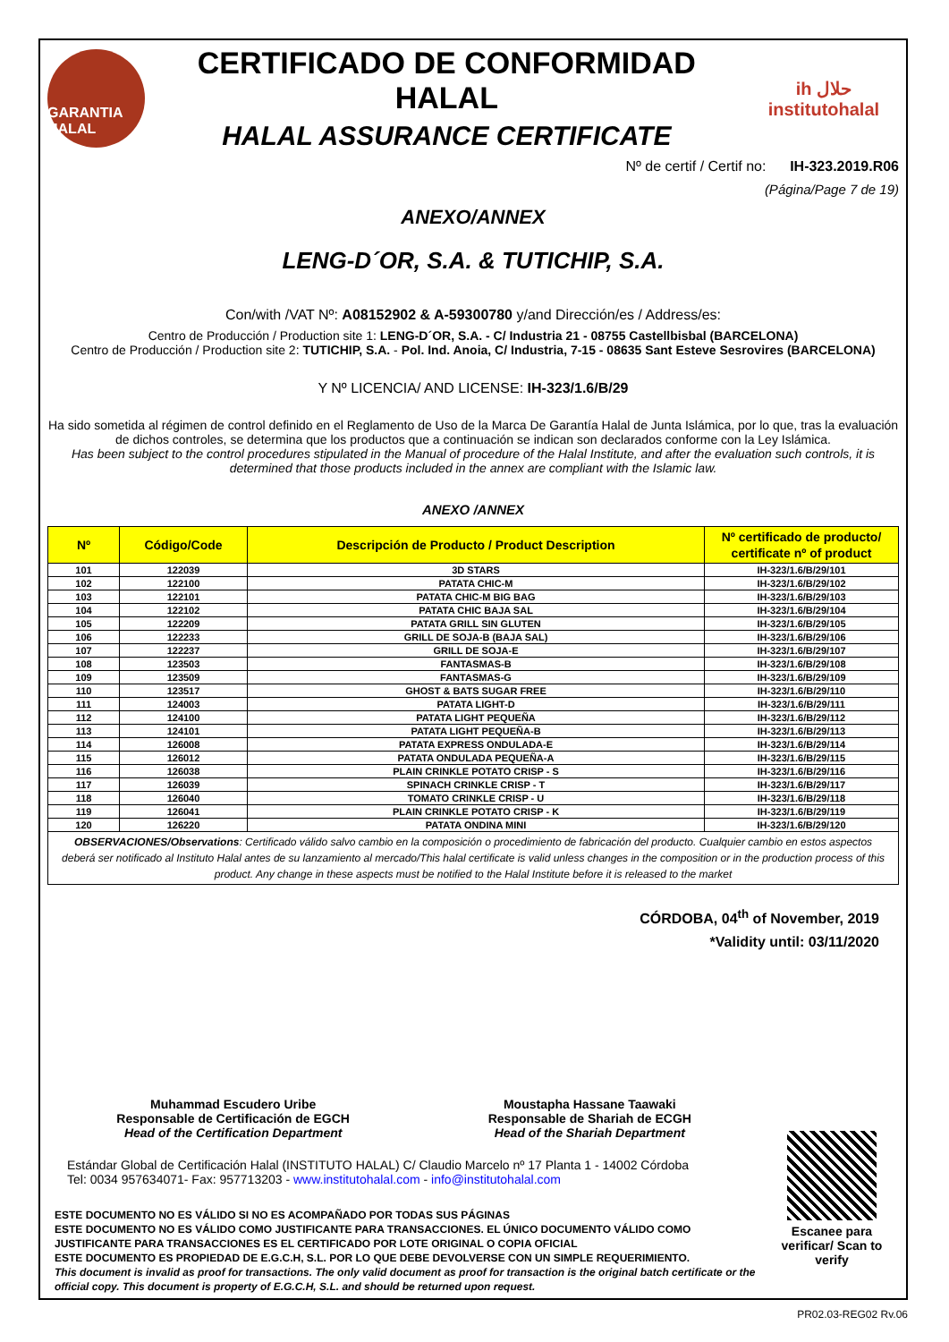GARANTIA HALAL
CERTIFICADO DE CONFORMIDAD HALAL
HALAL ASSURANCE CERTIFICATE
ih حلال
institutohalal
Nº de certif / Certif no: IH-323.2019.R06
(Página/Page 7 de 19)
ANEXO/ANNEX
LENG-D´OR, S.A. & TUTICHIP, S.A.
Con/with /VAT Nº: A08152902 & A-59300780 y/and Dirección/es / Address/es:
Centro de Producción / Production site 1: LENG-D´OR, S.A. - C/ Industria 21 - 08755 Castellbisbal (BARCELONA)
Centro de Producción / Production site 2: TUTICHIP, S.A. - Pol. Ind. Anoia, C/ Industria, 7-15 - 08635 Sant Esteve Sesrovires (BARCELONA)
Y Nº LICENCIA/ AND LICENSE: IH-323/1.6/B/29
Ha sido sometida al régimen de control definido en el Reglamento de Uso de la Marca De Garantía Halal de Junta Islámica, por lo que, tras la evaluación de dichos controles, se determina que los productos que a continuación se indican son declarados conforme con la Ley Islámica.
Has been subject to the control procedures stipulated in the Manual of procedure of the Halal Institute, and after the evaluation such controls, it is determined that those products included in the annex are compliant with the Islamic law.
ANEXO /ANNEX
| Nº | Código/Code | Descripción de Producto / Product Description | Nº certificado de producto/ certificate nº of product |
| --- | --- | --- | --- |
| 101 | 122039 | 3D STARS | IH-323/1.6/B/29/101 |
| 102 | 122100 | PATATA CHIC-M | IH-323/1.6/B/29/102 |
| 103 | 122101 | PATATA CHIC-M BIG BAG | IH-323/1.6/B/29/103 |
| 104 | 122102 | PATATA CHIC BAJA SAL | IH-323/1.6/B/29/104 |
| 105 | 122209 | PATATA GRILL SIN GLUTEN | IH-323/1.6/B/29/105 |
| 106 | 122233 | GRILL DE SOJA-B (BAJA SAL) | IH-323/1.6/B/29/106 |
| 107 | 122237 | GRILL DE SOJA-E | IH-323/1.6/B/29/107 |
| 108 | 123503 | FANTASMAS-B | IH-323/1.6/B/29/108 |
| 109 | 123509 | FANTASMAS-G | IH-323/1.6/B/29/109 |
| 110 | 123517 | GHOST & BATS SUGAR FREE | IH-323/1.6/B/29/110 |
| 111 | 124003 | PATATA LIGHT-D | IH-323/1.6/B/29/111 |
| 112 | 124100 | PATATA LIGHT PEQUEÑA | IH-323/1.6/B/29/112 |
| 113 | 124101 | PATATA LIGHT PEQUEÑA-B | IH-323/1.6/B/29/113 |
| 114 | 126008 | PATATA EXPRESS ONDULADA-E | IH-323/1.6/B/29/114 |
| 115 | 126012 | PATATA ONDULADA PEQUEÑA-A | IH-323/1.6/B/29/115 |
| 116 | 126038 | PLAIN CRINKLE POTATO CRISP - S | IH-323/1.6/B/29/116 |
| 117 | 126039 | SPINACH CRINKLE CRISP - T | IH-323/1.6/B/29/117 |
| 118 | 126040 | TOMATO CRINKLE CRISP - U | IH-323/1.6/B/29/118 |
| 119 | 126041 | PLAIN CRINKLE POTATO CRISP - K | IH-323/1.6/B/29/119 |
| 120 | 126220 | PATATA ONDINA MINI | IH-323/1.6/B/29/120 |
| OBSERVACIONES/Observations : Certificado válido salvo cambio en la composición o procedimiento de fabricación del producto. Cualquier cambio en estos aspectos deberá ser notificado al Instituto Halal antes de su lanzamiento al mercado/This halal certificate is valid unless changes in the composition or in the production process of this product. Any change in these aspects must be notified to the Halal Institute before it is released to the market | | | |
CÓRDOBA, 04<sup>th</sup> of November, 2019
*Validity until: 03/11/2020
Muhammad Escudero Uribe
Responsable de Certificación de EGCH
Head of the Certification Department
Moustapha Hassane Taawaki
Responsable de Shariah de ECGH
Head of the Shariah Department
Estándar Global de Certificación Halal (INSTITUTO HALAL) C/ Claudio Marcelo nº 17 Planta 1 - 14002 Córdoba
Tel: 0034 957634071- Fax: 957713203 - www.institutohalal.com - info@institutohalal.com
ESTE DOCUMENTO NO ES VÁLIDO SI NO ES ACOMPAÑADO POR TODAS SUS PÁGINAS
ESTE DOCUMENTO NO ES VÁLIDO COMO JUSTIFICANTE PARA TRANSACCIONES. EL ÚNICO DOCUMENTO VÁLIDO COMO JUSTIFICANTE PARA TRANSACCIONES ES EL CERTIFICADO POR LOTE ORIGINAL O COPIA OFICIAL
ESTE DOCUMENTO ES PROPIEDAD DE E.G.C.H, S.L. POR LO QUE DEBE DEVOLVERSE CON UN SIMPLE REQUERIMIENTO.
This document is invalid as proof for transactions. The only valid document as proof for transaction is the original batch certificate or the official copy. This document is property of E.G.C.H, S.L. and should be returned upon request.
Escanee para verificar/ Scan to verify
PR02.03-REG02 Rv.06